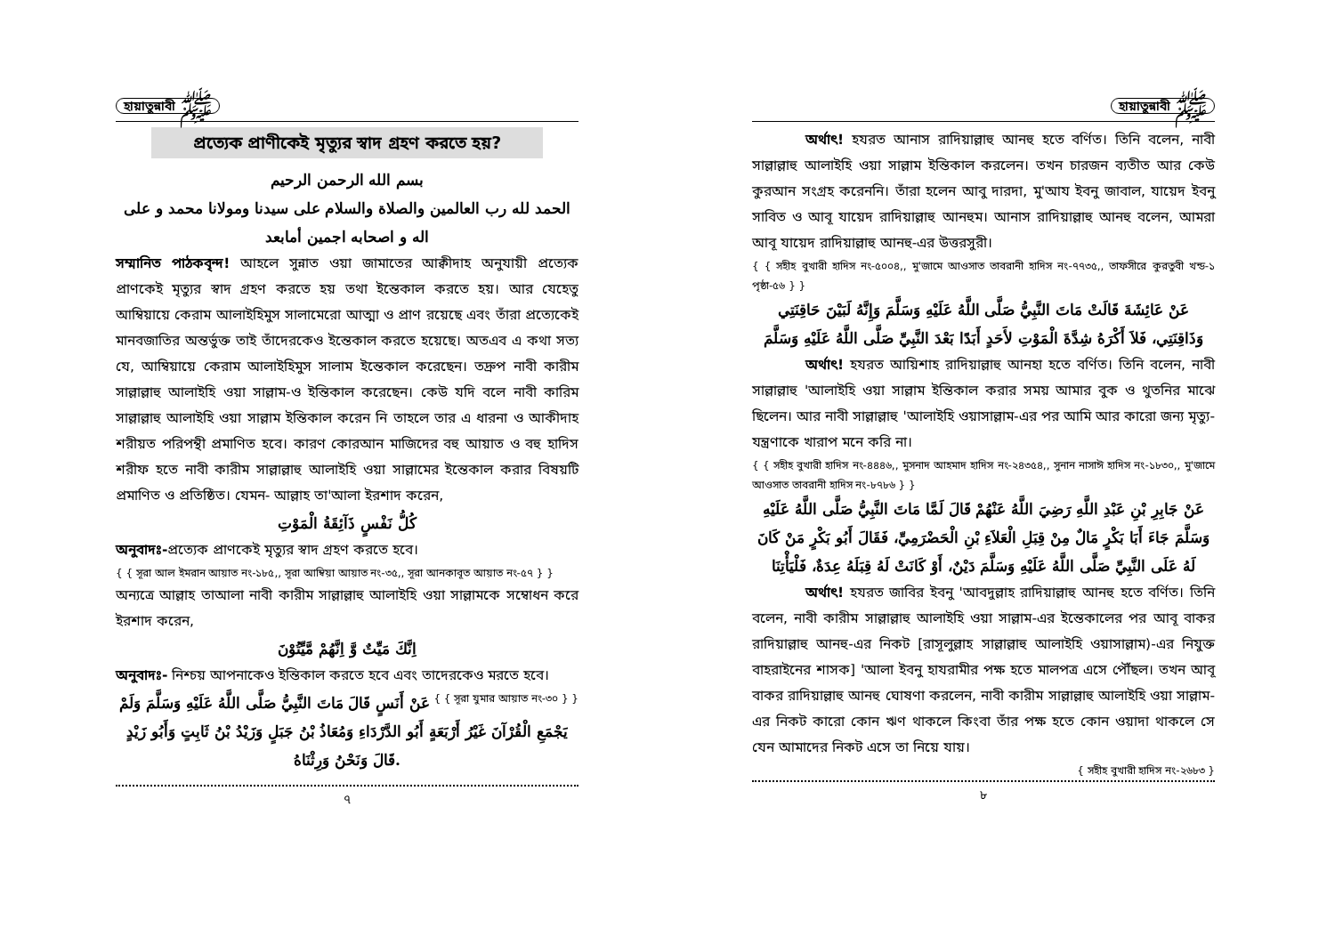হায়াতুন্নাবী ﷺ
প্রত্যেক প্রাণীকেই মৃত্যুর স্বাদ গ্রহণ করতে হয়?
بسم الله الرحمن الرحيم
الحمد لله رب العالمين والصلاة والسلام على سيدنا ومولانا محمد و على اله و اصحابه اجمين أمابعد
সম্মানিত পাঠকবৃন্দ! আহলে সুন্নাত ওয়া জামাতের আক্বীদাহ অনুযায়ী প্রত্যেক প্রাণকেই মৃত্যুর স্বাদ গ্রহণ করতে হয় তথা ইন্তেকাল করতে হয়। আর যেহেতু আম্বিয়ায়ে কেরাম আলাইহিমুস সালামেরো আত্মা ও প্রাণ রয়েছে এবং তাঁরা প্রত্যেকেই মানবজাতির অন্তর্ভুক্ত তাই তাঁদেরকেও ইন্তেকাল করতে হয়েছে। অতএব এ কথা সত্য যে, আম্বিয়ায়ে কেরাম আলাইহিমুস সালাম ইন্তেকাল করেছেন। তদ্রুপ নাবী কারীম সাল্লাল্লাহু আলাইহি ওয়া সাল্লাম-ও ইন্তিকাল করেছেন। কেউ যদি বলে নাবী কারিম সাল্লাল্লাহু আলাইহি ওয়া সাল্লাম ইন্তিকাল করেন নি তাহলে তার এ ধারনা ও আকীদাহ শরীয়ত পরিপন্থী প্রমাণিত হবে। কারণ কোরআন মাজিদের বহু আয়াত ও বহু হাদিস শরীফ হতে নাবী কারীম সাল্লাল্লাহু আলাইহি ওয়া সাল্লামের ইন্তেকাল করার বিষয়টি প্রমাণিত ও প্রতিষ্ঠিত। যেমন- আল্লাহ তা'আলা ইরশাদ করেন,
كُلُّ نَفْسٍ ذَآئِقَةُ الْمَوْتِ
অনুবাদঃ-প্রত্যেক প্রাণকেই মৃত্যুর স্বাদ গ্রহণ করতে হবে।
{ { সূরা আল ইমরান আয়াত নং-১৮৫,, সূরা আম্বিয়া আয়াত নং-৩৫,, সূরা আনকাবূত আয়াত নং-৫৭ } }
অন্যত্রে আল্লাহ তাআলা নাবী কারীম সাল্লাল্লাহু আলাইহি ওয়া সাল্লামকে সম্বোধন করে ইরশাদ করেন,
اِنَّكَ مَيِّتٌ وَّ اِنَّهُمْ مَّيِّتُوْنَ
অনুবাদঃ- নিশ্চয় আপনাকেও ইন্তিকাল করতে হবে এবং তাদেরকেও মরতে হবে। { { সূরা যুমার আয়াত নং-৩০ } }
عَنْ أَنَسٍ قَالَ مَاتَ النَّبِيُّ صَلَّى اللَّهُ عَلَيْهِ وَسَلَّمَ وَلَمْ يَجْمَعِ الْقُرْآنَ غَيْرُ أَرْبَعَةٍ أَبُو الدَّرْدَاءِ وَمُعَاذُ بْنُ جَبَلٍ وَزَيْدُ بْنُ ثَابِتٍ وَأَبُو زَيْدٍ .قَالَ وَنَحْنُ وَرِثْنَاهُ
৭
হায়াতুন্নাবী ﷺ
অর্থাৎ! হযরত আনাস রাদিয়াল্লাহু আনহু হতে বর্ণিত। তিনি বলেন, নাবী সাল্লাল্লাহু আলাইহি ওয়া সাল্লাম ইন্তিকাল করলেন। তখন চারজন ব্যতীত আর কেউ কুরআন সংগ্রহ করেননি। তাঁরা হলেন আবু দারদা, মু'আয ইবনু জাবাল, যায়েদ ইবনু সাবিত ও আবূ যায়েদ রাদিয়াল্লাহু আনহুম। আনাস রাদিয়াল্লাহু আনহু বলেন, আমরা আবূ যায়েদ রাদিয়াল্লাহু আনহু-এর উত্তরসুরী।
{ { সহীহ বুখারী হাদিস নং-৫০০৪,, মু'জামে আওসাত তাবরানী হাদিস নং-৭৭৩৫,, তাফসীরে কুরতুবী খন্ড-১ পৃষ্ঠা-৫৬ } }
عَنْ عَائِشَةَ قَالَتْ مَاتَ النَّبِيُّ صَلَّى اللَّهُ عَلَيْهِ وَسَلَّمَ وَإِنَّهُ لَبَيْنَ حَاقِنَتِي وَذَاقِنَتِي، فَلاَ أَكْرَهُ شِدَّةَ الْمَوْتِ لأَحَدٍ أَبَدًا بَعْدَ النَّبِيِّ صَلَّى اللَّهُ عَلَيْهِ وَسَلَّمَ
অর্থাৎ! হযরত আয়িশাহ রাদিয়াল্লাহু আনহা হতে বর্ণিত। তিনি বলেন, নাবী সাল্লাল্লাহু 'আলাইহি ওয়া সাল্লাম ইন্তিকাল করার সময় আমার বুক ও থুতনির মাঝে ছিলেন। আর নাবী সাল্লাল্লাহু 'আলাইহি ওয়াসাল্লাম-এর পর আমি আর কারো জন্য মৃত্যু-যন্ত্রণাকে খারাপ মনে করি না।
{ { সহীহ বুখারী হাদিস নং-৪৪৪৬,, মুসনাদ আহমাদ হাদিস নং-২৪৩৫৪,, সুনান নাসাঈ হাদিস নং-১৮৩০,, মু'জামে আওসাত তাবরানী হাদিস নং-৮৭৮৬ } }
عَنْ جَابِرِ بْنِ عَبْدِ اللَّهِ رَضِيَ اللَّهُ عَنْهُمْ قَالَ لَمَّا مَاتَ النَّبِيُّ صَلَّى اللَّهُ عَلَيْهِ وَسَلَّمَ جَاءَ أَبَا بَكْرٍ مَالٌ مِنْ قِبَلِ الْعَلاَءِ بْنِ الْحَضْرَمِيِّ، فَقَالَ أَبُو بَكْرٍ مَنْ كَانَ لَهُ عَلَى النَّبِيِّ صَلَّى اللَّهُ عَلَيْهِ وَسَلَّمَ دَيْنٌ، أَوْ كَانَتْ لَهُ قِبَلَهُ عِدَةٌ، فَلْيَأْتِنَا
অর্থাৎ! হযরত জাবির ইবনু 'আবদুল্লাহ রাদিয়াল্লাহু আনহু হতে বর্ণিত। তিনি বলেন, নাবী কারীম সাল্লাল্লাহু আলাইহি ওয়া সাল্লাম-এর ইন্তেকালের পর আবূ বাকর রাদিয়াল্লাহু আনহু-এর নিকট [রাসূলুল্লাহ সাল্লাল্লাহু আলাইহি ওয়াসাল্লাম)-এর নিযুক্ত বাহরাইনের শাসক] 'আলা ইবনু হাযরামীর পক্ষ হতে মালপত্র এসে পৌঁছল। তখন আবূ বাকর রাদিয়াল্লাহু আনহু ঘোষণা করলেন, নাবী কারীম সাল্লাল্লাহু আলাইহি ওয়া সাল্লাম-এর নিকট কারো কোন ঋণ থাকলে কিংবা তাঁর পক্ষ হতে কোন ওয়াদা থাকলে সে যেন আমাদের নিকট এসে তা নিয়ে যায়।
{ সহীহ বুখারী হাদিস নং-২৬৮৩ }
৮